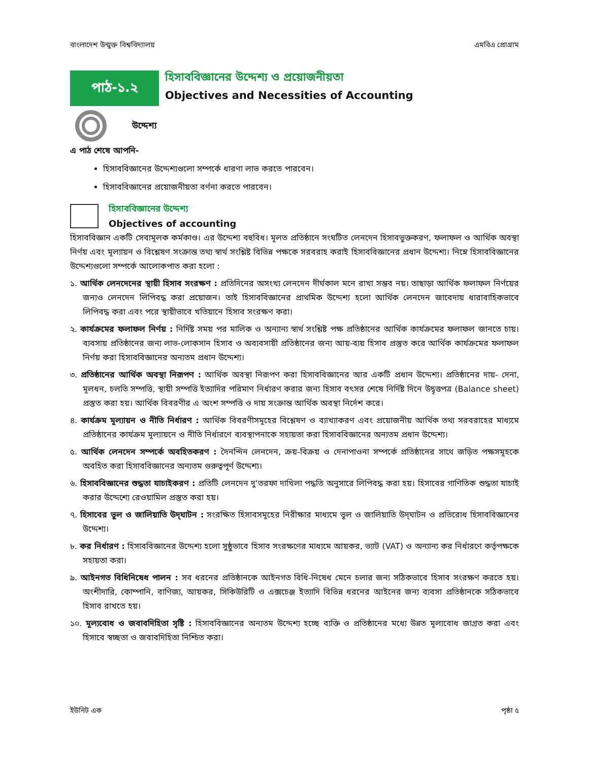বাংলাদেশ উন্মুক্ত বিশ্ববিদ্যালয় এমবিএ প্রোগ্রাম
পাঠ-১.২
হিসাববিজ্ঞানের উদ্দেশ্য ও প্রয়োজনীয়তা
Objectives and Necessities of Accounting
উদ্দেশ্য
এ পাঠ শেষে আপনি-
হিসাববিজ্ঞানের উদ্দেশ্যগুলো সম্পর্কে ধারণা লাভ করতে পারবেন।
হিসাববিজ্ঞানের প্রয়োজনীয়তা বর্ণনা করতে পারবেন।
হিসাববিজ্ঞানের উদ্দেশ্য
Objectives of accounting
হিসাববিজ্ঞান একটি সেবামূলক কর্মকাণ্ড। এর উদ্দেশ্য বহুবিধ। মূলত প্রতিষ্ঠানে সংঘটিত লেনদেন হিসাবভুক্তকরণ, ফলাফল ও আর্থিক অবস্থা নির্ণয় এবং মূল্যায়ন ও বিশ্লেষণ সংক্রান্ত তথ্য স্বার্থ সংশ্লিষ্ট বিভিন্ন পক্ষকে সরবরাহ করাই হিসাববিজ্ঞানের প্রধান উদ্দেশ্য। নিম্নে হিসাববিজ্ঞানের উদ্দেশ্যগুলো সম্পর্কে আলোকপাত করা হলো :
১. আর্থিক লেনদেনের স্থায়ী হিসাব সংরক্ষণ : প্রতিদিনের অসংখ্য লেনদেন দীর্ঘকাল মনে রাখা সম্ভব নয়। তাছাড়া আর্থিক ফলাফল নির্ণয়ের জন্যও লেনদেন লিপিবদ্ধ করা প্রয়োজন। তাই হিসাববিজ্ঞানের প্রাথমিক উদ্দেশ্য হলো আর্থিক লেনদেন জাবেদায় ধারাবাহিকভাবে লিপিবদ্ধ করা এবং পরে স্থায়ীভাবে খতিয়ানে হিসাব সংরক্ষণ করা।
২. কার্যক্রমের ফলাফল নির্ণয় : নির্দিষ্ট সময় পর মালিক ও অন্যান্য স্বার্থ সংশ্লিষ্ট পক্ষ প্রতিষ্ঠানের আর্থিক কার্যক্রমের ফলাফল জানতে চায়। ব্যবসায় প্রতিষ্ঠানের জন্য লাভ-লোকসান হিসাব ও অব্যবসায়ী প্রতিষ্ঠানের জন্য আয়-ব্যয় হিসাব প্রস্তুত করে আর্থিক কার্যক্রমের ফলাফল নির্ণয় করা হিসাববিজ্ঞানের অন্যতম প্রধান উদ্দেশ্য।
৩. প্রতিষ্ঠানের আর্থিক অবস্থা নিরূপণ : আর্থিক অবস্থা নিরূপণ করা হিসাববিজ্ঞানের আর একটি প্রধান উদ্দেশ্য। প্রতিষ্ঠানের দায়- দেনা, মূলধন, চলতি সম্পত্তি, স্থায়ী সম্পত্তি ইত্যাদির পরিমাণ নির্ধারণ করার জন্য হিসাব বৎসর শেষে নির্দিষ্ট দিনে উদ্বৃত্তপত্র (Balance sheet) প্রস্তুত করা হয়। আর্থিক বিবরণীর এ অংশ সম্পত্তি ও দায় সংক্রান্ত আর্থিক অবস্থা নির্দেশ করে।
৪. কার্যক্রম মূল্যায়ন ও নীতি নির্ধারণ : আর্থিক বিবরণীসমূহের বিশ্লেষণ ও ব্যাখ্যাকরণ এবং প্রয়োজনীয় আর্থিক তথ্য সরবরাহের মাধ্যমে প্রতিষ্ঠানের কার্যক্রম মূল্যায়নে ও নীতি নির্ধারণে ব্যবস্থাপনাকে সহায়তা করা হিসাববিজ্ঞানের অন্যতম প্রধান উদ্দেশ্য।
৫. আর্থিক লেনদেন সম্পর্কে অবহিতকরণ : দৈনন্দিন লেনদেন, ক্রয়-বিক্রয় ও দেনাপাওনা সম্পর্কে প্রতিষ্ঠানের সাথে জড়িত পক্ষসমূহকে অবহিত করা হিসাববিজ্ঞানের অন্যতম গুরুত্বপূর্ণ উদ্দেশ্য।
৬. হিসাববিজ্ঞানের শুদ্ধতা যাচাইকরণ : প্রতিটি লেনদেন দু'তরফা দাখিলা পদ্ধতি অনুসারে লিপিবদ্ধ করা হয়। হিসাবের গাণিতিক শুদ্ধতা যাচাই করার উদ্দেশ্যে রেওয়ামিল প্রস্তুত করা হয়।
৭. হিসাবের ভুল ও জালিয়াতি উদ্‌ঘাটন : সংরক্ষিত হিসাবসমূহের নিরীক্ষার মাধ্যমে ভুল ও জালিয়াতি উদ্‌ঘাটন ও প্রতিরোধ হিসাববিজ্ঞানের উদ্দেশ্য।
৮. কর নির্ধারণ : হিসাববিজ্ঞানের উদ্দেশ্য হলো সুষ্ঠুভাবে হিসাব সংরক্ষণের মাধ্যমে আয়কর, ভ্যাট (VAT) ও অন্যান্য কর নির্ধারণে কর্তৃপক্ষকে সহায়তা করা।
৯. আইনগত বিধিনিষেধ পালন : সব ধরনের প্রতিষ্ঠানকে আইনগত বিধি-নিষেধ মেনে চলার জন্য সঠিকভাবে হিসাব সংরক্ষণ করতে হয়। অংশীদারি, কোম্পানি, বাণিজ্য, আয়কর, সিকিউরিটি ও এক্সচেঞ্জ ইত্যাদি বিভিন্ন ধরনের আইনের জন্য ব্যবসা প্রতিষ্ঠানকে সঠিকভাবে হিসাব রাখতে হয়।
১০. মূল্যবোধ ও জবাবদিহিতা সৃষ্টি : হিসাববিজ্ঞানের অন্যতম উদ্দেশ্য হচ্ছে ব্যক্তি ও প্রতিষ্ঠানের মধ্যে উন্নত মূল্যবোধ জাগ্রত করা এবং হিসাবে স্বচ্ছতা ও জবাবদিহিতা নিশ্চিত করা।
ইউনিট এক পৃষ্ঠা ৫